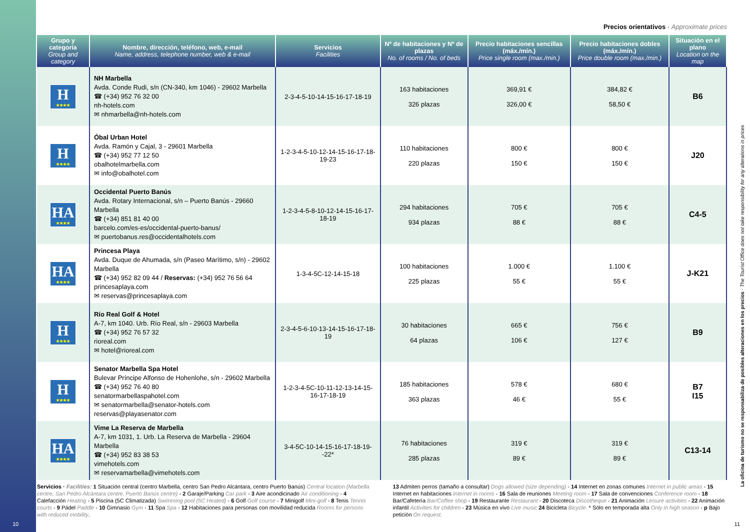Precios orientativos · Approximate prices
| Grupo y categoría Group and category | Nombre, dirección, teléfono, web, e-mail Name, address, telephone number, web & e-mail | Servicios Facilities | Nº de habitaciones y Nº de plazas No. of rooms / No. of beds | Precio habitaciones sencillas (máx./mín.) Price single room (max./min.) | Precio habitaciones dobles (máx./mín.) Price double room (max./min.) | Situación en el plano Location on the map |
| --- | --- | --- | --- | --- | --- | --- |
| H ★★★★ | NH Marbella Avda. Conde Rudi, s/n (CN-340, km 1046) - 29602 Marbella ☎ (+34) 952 76 32 00 nh-hotels.com ✉ nhmarbella@nh-hotels.com | 2-3-4-5-10-14-15-16-17-18-19 | 163 habitaciones 326 plazas | 369,91 € 326,00 € | 384,82 € 58,50 € | B6 |
| H ★★★★ | Óbal Urban Hotel Avda. Ramón y Cajal, 3 - 29601 Marbella ☎ (+34) 952 77 12 50 obalhotelmarbella.com ✉ info@obalhotel.com | 1-2-3-4-5-10-12-14-15-16-17-18-19-23 | 110 habitaciones 220 plazas | 800 € 150 € | 800 € 150 € | J20 |
| HA ★★★★ | Occidental Puerto Banús Avda. Rotary Internacional, s/n – Puerto Banús - 29660 Marbella ☎ (+34) 851 81 40 00 barcelo.com/es-es/occidental-puerto-banus/ ✉ puertobanus.res@occidentalhotels.com | 1-2-3-4-5-8-10-12-14-15-16-17-18-19 | 294 habitaciones 934 plazas | 705 € 88 € | 705 € 88 € | C4-5 |
| HA ★★★★ | Princesa Playa Avda. Duque de Ahumada, s/n (Paseo Marítimo, s/n) - 29602 Marbella ☎ (+34) 952 82 09 44 / Reservas: (+34) 952 76 56 64 princesaplaya.com ✉ reservas@princesaplaya.com | 1-3-4-5C-12-14-15-18 | 100 habitaciones 225 plazas | 1.000 € 55 € | 1.100 € 55 € | J-K21 |
| H ★★★★ | Río Real Golf & Hotel A-7, km 1040. Urb. Río Real, s/n - 29603 Marbella ☎ (+34) 952 76 57 32 rioreal.com ✉ hotel@rioreal.com | 2-3-4-5-6-10-13-14-15-16-17-18-19 | 30 habitaciones 64 plazas | 665 € 106 € | 756 € 127 € | B9 |
| H ★★★★ | Senator Marbella Spa Hotel Bulevar Príncipe Alfonso de Hohenlohe, s/n - 29602 Marbella ☎ (+34) 952 76 40 80 senatormarbellaspahotel.com ✉ senatormarbella@senator-hotels.com reservas@playasenator.com | 1-2-3-4-5C-10-11-12-13-14-15-16-17-18-19 | 185 habitaciones 363 plazas | 578 € 46 € | 680 € 55 € | B7 I15 |
| HA ★★★★ | Vime La Reserva de Marbella A-7, km 1031, 1. Urb. La Reserva de Marbella - 29604 Marbella ☎ (+34) 952 83 38 53 vimehotels.com ✉ reservamarbella@vimehotels.com | 3-4-5C-10-14-15-16-17-18-19--22* | 76 habitaciones 285 plazas | 319 € 89 € | 319 € 89 € | C13-14 |
Servicios · Facilities: 1 Situación central (centro Marbella, centro San Pedro Alcántara, centro Puerto Banús) Central location (Marbella centre, San Pedro Alcántara centre, Puerto Banús centre) - 2 Garaje/Parking Car park - 3 Aire acondicinado Air conditioning - 4 Calefacción Heating - 5 Piscina (5C Climatizada) Swimming pool (5C Heated) - 6 Golf Golf course - 7 Minigolf Mini-golf - 8 Tenis Tennis courts - 9 Pádel Paddle - 10 Gimnasio Gym - 11 Spa Spa - 12 Habitaciones para personas con movilidad reducida Rooms for persons with reduced mobility.
13 Admiten perros (tamaño a consultar) Dogs allowed (size depending) - 14 Internet en zonas comunes Internet in public areas - 15 Internet en habitaciones Internet in rooms - 16 Sala de reuniones Meeting room - 17 Sala de convenciones Conference room - 18 Bar/Cafetería Bar/Coffee shop - 19 Restaurante Restaurant - 20 Discoteca Discotheque - 21 Animación Leisure activities - 22 Animación infantil Activities for children - 23 Música en vivo Live music 24 Bicicleta Bicycle. * Sólo en temporada alta Only in high season - p Bajo petición On request.
La oficina de turismo no se responsabiliza de posibles alteraciones en los precios · The Tourist Office does not take responsibility for any alterations in prices
10 11